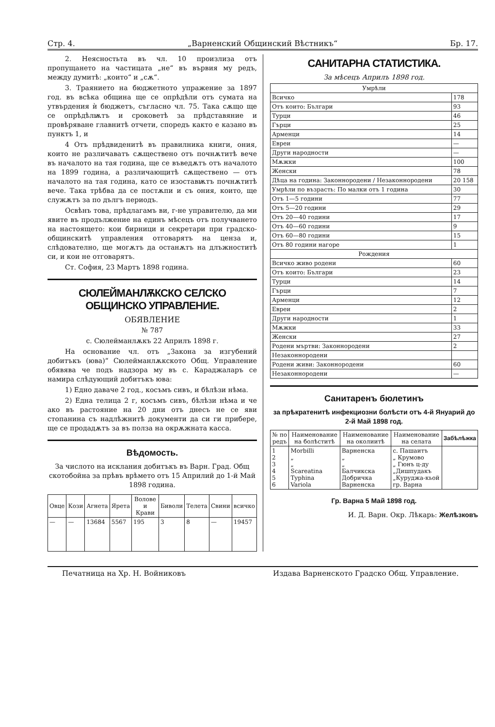Стр. 4. „Варненский Общинский Вѣстникъ“Бр. 17.
2. Неясностьта въ чл. 10 произлиза отъ пропущането на частицата „не“ въ вървия му редъ, между думитѣ: „които“ и „сѫ“.
3. Трaянието на бюджетното упражение за 1897 год. въ всѣка община ще се опрѣдѣли отъ сумата на утвърдения ѝ бюджетъ, съгласно чл. 75. Така сѫщо ще се опрѣдѣлѭтъ и сроковетѣ за прѣдставяние и провѣряване главнитѣ отчети, споредъ както е казано въ пунктъ 1, и
4 Отъ прѣдвиденитѣ въ правилника книги, ония, които не различаватъ сѫществено отъ почнѫтитѣ вече въ началото на тая година, ще се въведѫтъ отъ началото на 1899 година, а различающитѣ сѫществено — отъ началото на тая година, като се изоставѭтъ почнѫтитѣ вече. Така трѣбва да се постѫпи и съ ония, които, ще служѫтъ за по дългъ периодъ.
Освѣнъ това, прѣдлагамъ ви, г-не управителю, да ми явите въ продължение на единъ мѣсецъ отъ получването на настоящето: кои бирници и секретари при градско-общинскитѣ управления отговарятъ на ценза и, слѣдователно, ще могѫтъ да останѫтъ на длъжноститѣ си, и кои не отговарятъ.
Ст. София, 23 Мартъ 1898 година.
СЮЛЕЙМАНЛѪКСКО СЕЛСКО ОБЩИНСКО УПРАВЛЕНИЕ.
ОБЯВЛЕНИЕ
№ 787
с. Сюлейманлѫкъ 22 Априлъ 1898 г.
На основание чл. отъ „Закона за изгубений добитъкъ (юва)“ Сюлейманлѫкското Общ. Управление обявява че подъ надзора му въ с. Караджаларъ се намира слѣдующий добитъкъ юва:
1) Едно даваче 2 год., косъмъ сивъ, и бѣлѣзи нѣма.
2) Една телица 2 г, косъмъ сивъ, бѣлѣзи нѣма и че ако въ растояние на 20 дни отъ днесъ не се яви стопанина съ надлѣжнитѣ документи да си ги прибере, ще се продадѫтъ за въ полза на окрѫжната касса.
Вѣдомость.
За числото на исклания добитъкъ въ Варн. Град. Общ скотобойна за прѣвъ врѣмето отъ 15 Априлий до 1-й Май 1898 година.
| Овце | Кози | Агнета | Ярета | Волове и Крави | Бивoли | Телета | Свини | всичко |
| --- | --- | --- | --- | --- | --- | --- | --- | --- |
| — | — | 13684 | 5567 | 195 | 3 | 8 | — | 19457 |
САНИТАРНА СТАТИСТИКА.
За мѣсецъ Априлъ 1898 год.
| Умрѣли | |
| --- | --- |
| Всичко | 178 |
| Отъ които: Българи | 93 |
| Турци | 46 |
| Гърци | 25 |
| Арменци | 14 |
| Евреи | — |
| Други народности | — |
| Мѫжки | 100 |
| Женски | 78 |
| Дѣца на година: Законнородени / Незаконнородени | 20 158 |
| Умрѣли по възрасть: По малки отъ 1 година | 30 |
| Отъ 1—5 години | 77 |
| Отъ 5—20 години | 29 |
| Отъ 20—40 години | 17 |
| Отъ 40—60 години | 9 |
| Отъ 60—80 години | 15 |
| Отъ 80 години нагоре | 1 |
| Рождения | |
| Всичко живо родени | 60 |
| Отъ които: Българи | 23 |
| Турци | 14 |
| Гърци | 7 |
| Арменци | 12 |
| Евреи | 2 |
| Други народности | 1 |
| Мѫжки | 33 |
| Женски | 27 |
| Родени мъртви: Законнородени | 2 |
| Незаконнородени | |
| Родени живи: Законнородени | 60 |
| Незаконнородени | — |
Санитаренъ бюлетинъ
за прѣкратенитѣ инфекциозни болѣсти отъ 4-й Януарий до 2-й Май 1898 год.
| № по редъ | Наименование на болѣститѣ | Наименование на околиитѣ | Наименование на селата | Забѣлѣжка |
| --- | --- | --- | --- | --- |
| 1 2 3 4 5 6 | Morbilli „ „ Scareatina Typhina Variola | Варненска „ „ Балчикска Добричка Варненска | с. Пашаитъ „ Крумово „ Гюнъ ц-ду „Дишпудакъ „Куруджа-кьой гр. Варна | |
Гр. Варна 5 Май 1898 год.
И. Д. Варн. Окр. Лѣкарь: Желѣзковъ
Печатница на Хр. Н. Войниковъ Издава Варненското Градско Общ. Управление.